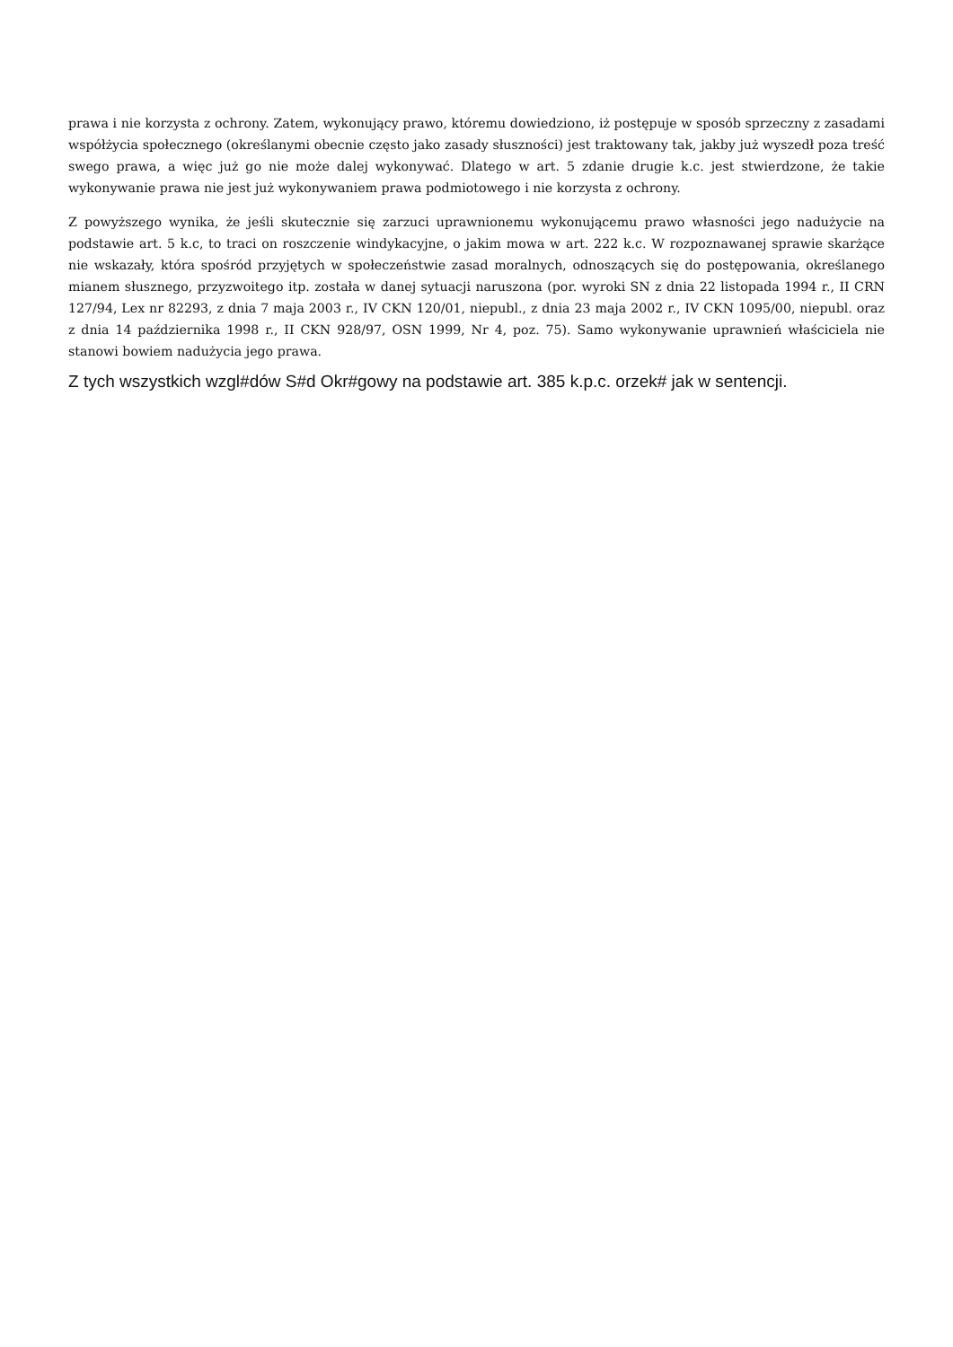prawa i nie korzysta z ochrony. Zatem, wykonujący prawo, któremu dowiedziono, iż postępuje w sposób sprzeczny z zasadami współżycia społecznego (określanymi obecnie często jako zasady słuszności) jest traktowany tak, jakby już wyszedł poza treść swego prawa, a więc już go nie może dalej wykonywać. Dlatego w art. 5 zdanie drugie k.c. jest stwierdzone, że takie wykonywanie prawa nie jest już wykonywaniem prawa podmiotowego i nie korzysta z ochrony.
Z powyższego wynika, że jeśli skutecznie się zarzuci uprawnionemu wykonującemu prawo własności jego nadużycie na podstawie art. 5 k.c, to traci on roszczenie windykacyjne, o jakim mowa w art. 222 k.c. W rozpoznawanej sprawie skarżące nie wskazały, która spośród przyjętych w społeczeństwie zasad moralnych, odnoszących się do postępowania, określanego mianem słusznego, przyzwoitego itp. została w danej sytuacji naruszona (por. wyroki SN z dnia 22 listopada 1994 r., II CRN 127/94, Lex nr 82293, z dnia 7 maja 2003 r., IV CKN 120/01, niepubl., z dnia 23 maja 2002 r., IV CKN 1095/00, niepubl. oraz z dnia 14 października 1998 r., II CKN 928/97, OSN 1999, Nr 4, poz. 75). Samo wykonywanie uprawnień właściciela nie stanowi bowiem nadużycia jego prawa.
Z tych wszystkich wzgl#dów S#d Okr#gowy na podstawie art. 385 k.p.c. orzek# jak w sentencji.